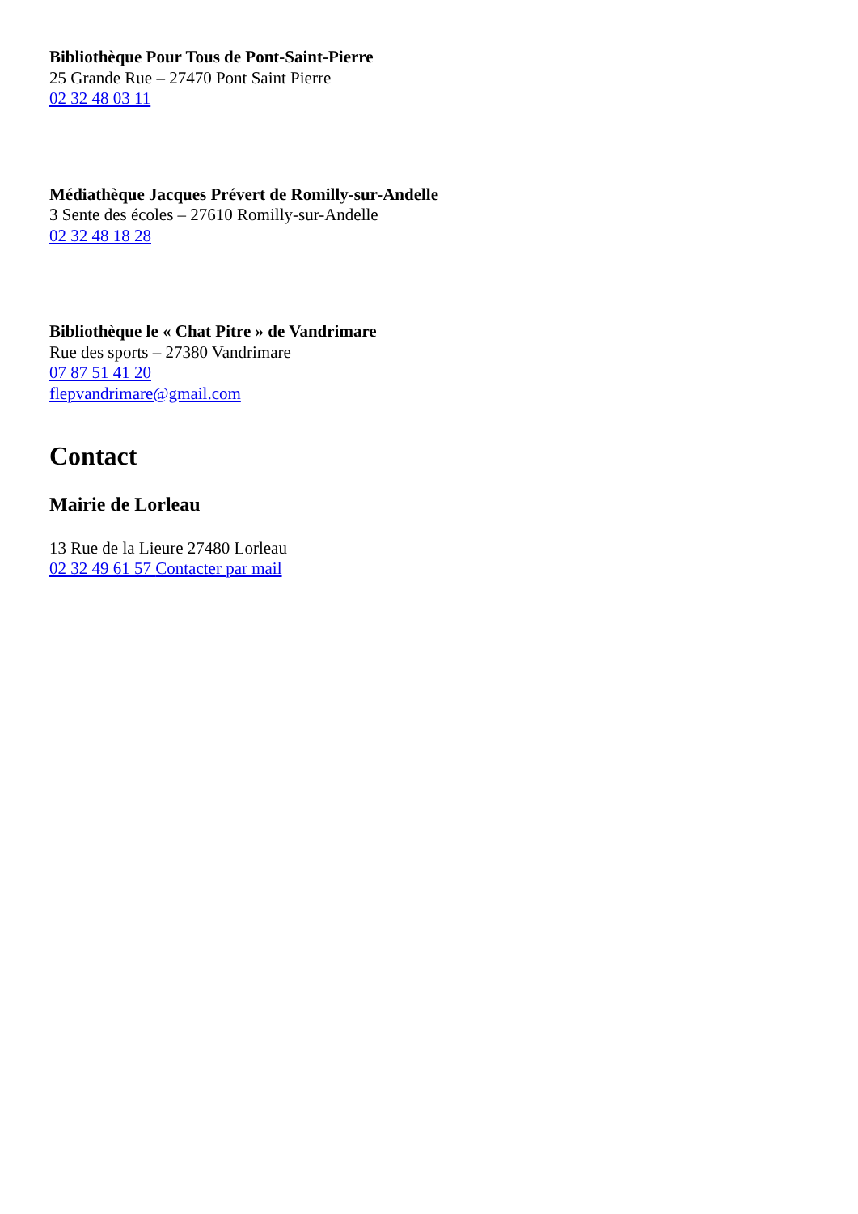Bibliothèque Pour Tous de Pont-Saint-Pierre
25 Grande Rue – 27470 Pont Saint Pierre
02 32 48 03 11
Médiathèque Jacques Prévert de Romilly-sur-Andelle
3 Sente des écoles – 27610 Romilly-sur-Andelle
02 32 48 18 28
Bibliothèque le « Chat Pitre » de Vandrimare
Rue des sports – 27380 Vandrimare
07 87 51 41 20
flepvandrimare@gmail.com
Contact
Mairie de Lorleau
13 Rue de la Lieure 27480 Lorleau
02 32 49 61 57 Contacter par mail